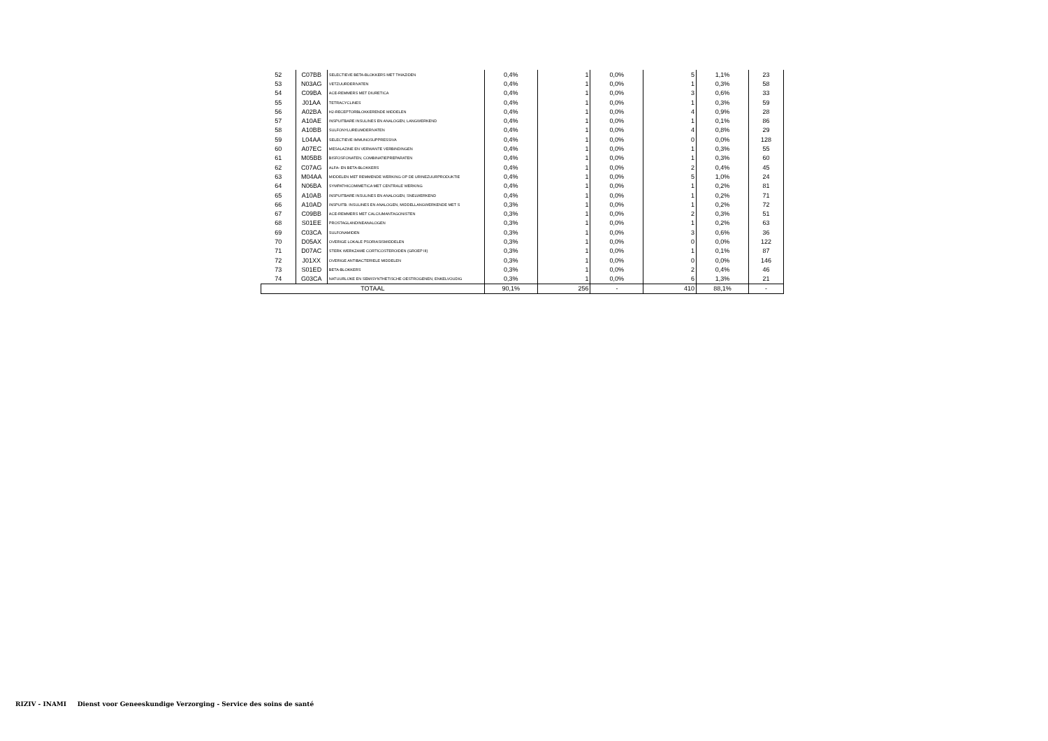| 52 | C07BB | SELECTIEVE BETA-BLOKKERS MET THIAZIDEN | 0,4% | 1 | 0,0% | 5 | 1,1% | 23 |
| 53 | N03AG | VETZUURDERIVATEN | 0,4% | 1 | 0,0% | 1 | 0,3% | 58 |
| 54 | C09BA | ACE-REMMERS MET DIURETICA | 0,4% | 1 | 0,0% | 3 | 0,6% | 33 |
| 55 | J01AA | TETRACYCLINES | 0,4% | 1 | 0,0% | 1 | 0,3% | 59 |
| 56 | A02BA | H2-RECEPTORBLOKKERENDE MIDDELEN | 0,4% | 1 | 0,0% | 4 | 0,9% | 28 |
| 57 | A10AE | INSPUITBARE INSULINES EN ANALOGEN, LANGWERKEND | 0,4% | 1 | 0,0% | 1 | 0,1% | 86 |
| 58 | A10BB | SULFONYLUREUMDERIVATEN | 0,4% | 1 | 0,0% | 4 | 0,8% | 29 |
| 59 | L04AA | SELECTIEVE IMMUNOSUPPRESSIVA | 0,4% | 1 | 0,0% | 0 | 0,0% | 128 |
| 60 | A07EC | MESALAZINE EN VERWANTE VERBINDINGEN | 0,4% | 1 | 0,0% | 1 | 0,3% | 55 |
| 61 | M05BB | BISFOSFONATEN, COMBINATIEPREPARATEN | 0,4% | 1 | 0,0% | 1 | 0,3% | 60 |
| 62 | C07AG | ALFA- EN BETA-BLOKKERS | 0,4% | 1 | 0,0% | 2 | 0,4% | 45 |
| 63 | M04AA | MIDDELEN MET REMMENDE WERKING OP DE URINEZUURPRODUKTIE | 0,4% | 1 | 0,0% | 5 | 1,0% | 24 |
| 64 | N06BA | SYMPATHICOMIMETICA MET CENTRALE WERKING | 0,4% | 1 | 0,0% | 1 | 0,2% | 81 |
| 65 | A10AB | INSPUITBARE INSULINES EN ANALOGEN, SNELWERKEND | 0,4% | 1 | 0,0% | 1 | 0,2% | 71 |
| 66 | A10AD | INSPUITB. INSULINES EN ANALOGEN, MIDDELLANGWERKENDE MET S | 0,3% | 1 | 0,0% | 1 | 0,2% | 72 |
| 67 | C09BB | ACE-REMMERS MET CALCIUMANTAGONISTEN | 0,3% | 1 | 0,0% | 2 | 0,3% | 51 |
| 68 | S01EE | PROSTAGLANDINEANALOGEN | 0,3% | 1 | 0,0% | 1 | 0,2% | 63 |
| 69 | C03CA | SULFONAMIDEN | 0,3% | 1 | 0,0% | 3 | 0,6% | 36 |
| 70 | D05AX | OVERIGE LOKALE PSORIASISMIDDELEN | 0,3% | 1 | 0,0% | 0 | 0,0% | 122 |
| 71 | D07AC | STERK WERKZAME CORTICOSTEROIDEN (GROEP III) | 0,3% | 1 | 0,0% | 1 | 0,1% | 87 |
| 72 | J01XX | OVERIGE ANTIBACTERIELE MIDDELEN | 0,3% | 1 | 0,0% | 0 | 0,0% | 146 |
| 73 | S01ED | BETA-BLOKKERS | 0,3% | 1 | 0,0% | 2 | 0,4% | 46 |
| 74 | G03CA | NATUURLIJKE EN SEMISYNTHETISCHE OESTROGENEN, ENKELVOUDIG | 0,3% | 1 | 0,0% | 6 | 1,3% | 21 |
| TOTAAL | | | 90,1% | 256 | - | 410 | 88,1% | - |
RIZIV - INAMI Dienst voor Geneeskundige Verzorging - Service des soins de santé